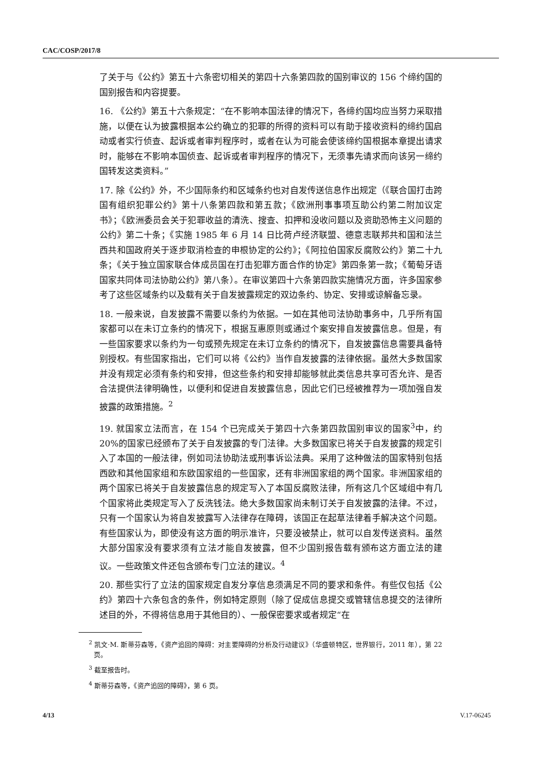CAC/COSP/2017/8
了关于与《公约》第五十六条密切相关的第四十六条第四款的国别审议的 156 个缔约国的国别报告和内容提要。
16. 《公约》第五十六条规定：“在不影响本国法律的情况下，各缔约国均应当努力采取措施，以便在认为披露根据本公约确立的犯罪的所得的资料可以有助于接收资料的缔约国启动或者实行侦查、起诉或者审判程序时，或者在认为可能会使该缔约国根据本章提出请求时，能够在不影响本国侦查、起诉或者审判程序的情况下，无须事先请求而向该另一缔约国转发这类资料。”
17. 除《公约》外，不少国际条约和区域条约也对自发传送信息作出规定（《联合国打击跨国有组织犯罪公约》第十八条第四款和第五款；《欧洲刑事事项互助公约第二附加议定书》；《欧洲委员会关于犯罪收益的清洗、搜查、扣押和没收问题以及资助恐怖主义问题的公约》第二十条；《实施 1985 年 6 月 14 日比荷卢经济联盟、德意志联邦共和国和法兰西共和国政府关于逐步取消检查的申根协定的公约》；《阿拉伯国家反腐败公约》第二十九条；《关于独立国家联合体成员国在打击犯罪方面合作的协定》第四条第一款；《葡萄牙语国家共同体司法协助公约》第八条）。在审议第四十六条第四款实施情况方面，许多国家参考了这些区域条约以及载有关于自发披露规定的双边条约、协定、安排或谅解备忘录。
18. 一般来说，自发披露不需要以条约为依据。一如在其他司法协助事务中，几乎所有国家都可以在未订立条约的情况下，根据互惠原则或通过个案安排自发披露信息。但是，有一些国家要求以条约为一句或预先规定在未订立条约的情况下，自发披露信息需要具备特别授权。有些国家指出，它们可以将《公约》当作自发披露的法律依据。虽然大多数国家并没有规定必须有条约和安排，但这些条约和安排却能够就此类信息共享可否允许、是否合法提供法律明确性，以便利和促进自发披露信息，因此它们已经被推荐为一项加强自发披露的政策措施。<sup>2</sup>
19. 就国家立法而言，在 154 个已完成关于第四十六条第四款国别审议的国家<sup>3</sup>中，约 20%的国家已经颁布了关于自发披露的专门法律。大多数国家已将关于自发披露的规定引入了本国的一般法律，例如司法协助法或刑事诉讼法典。采用了这种做法的国家特别包括西欧和其他国家组和东欧国家组的一些国家，还有非洲国家组的两个国家。非洲国家组的两个国家已将关于自发披露信息的规定写入了本国反腐败法律，所有这几个区域组中有几个国家将此类规定写入了反洗钱法。绝大多数国家尚未制订关于自发披露的法律。不过，只有一个国家认为将自发披露写入法律存在障碍，该国正在起草法律着手解决这个问题。有些国家认为，即使没有这方面的明示准许，只要没被禁止，就可以自发传送资料。虽然大部分国家没有要求须有立法才能自发披露，但不少国别报告载有颁布这方面立法的建议。一些政策文件还包含颁布专门立法的建议。<sup>4</sup>
20. 那些实行了立法的国家规定自发分享信息须满足不同的要求和条件。有些仅包括《公约》第四十六条包含的条件，例如特定原则（除了促成信息提交或管辖信息提交的法律所述目的外，不得将信息用于其他目的）、一般保密要求或者规定“在
<sup>2</sup> 凯文·M. 斯蒂芬森等，《资产追回的障碍：对主要障碍的分析及行动建议》（华盛顿特区，世界银行，2011 年），第 22 页。
<sup>3</sup> 截至报告时。
<sup>4</sup> 斯蒂芬森等，《资产追回的障碍》，第 6 页。
4/13 V.17-06245